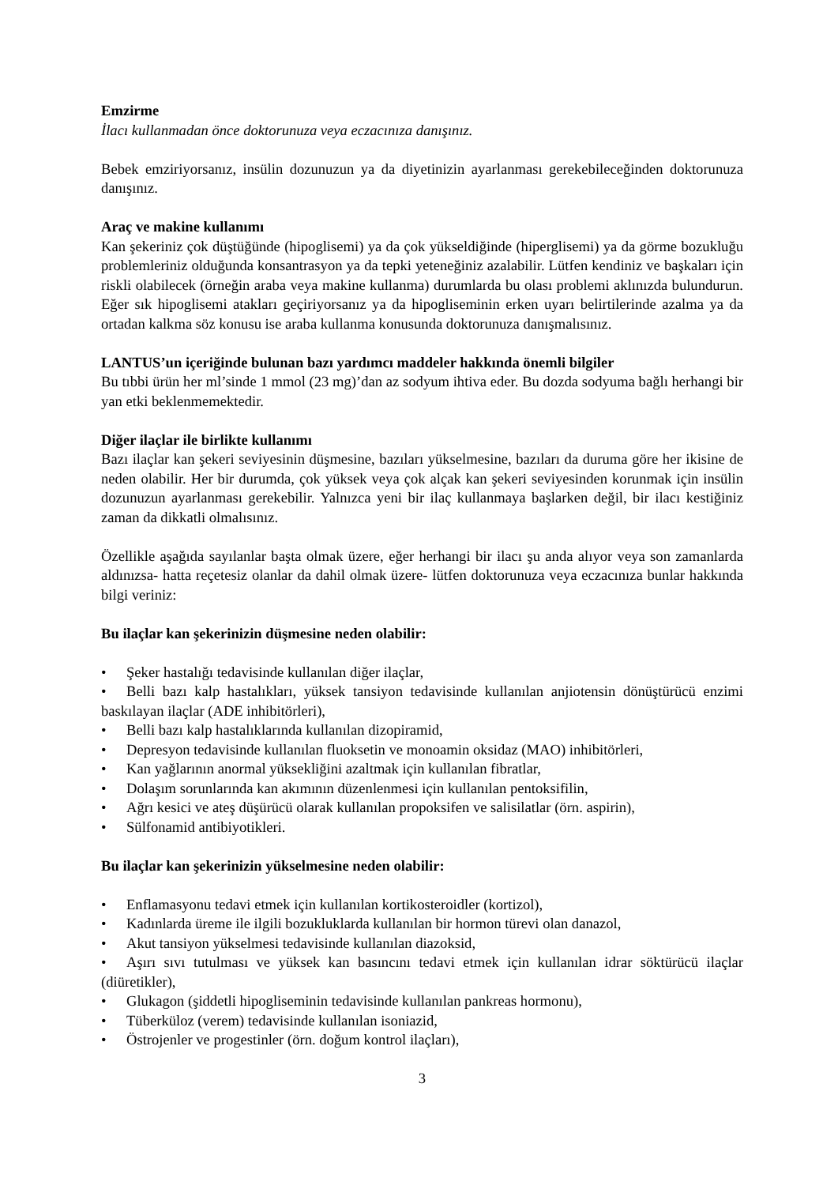Emzirme
İlacı kullanmadan önce doktorunuza veya eczacınıza danışınız.
Bebek emziriyorsanız, insülin dozunuzun ya da diyetinizin ayarlanması gerekebileceğinden doktorunuza danışınız.
Araç ve makine kullanımı
Kan şekeriniz çok düştüğünde (hipoglisemi) ya da çok yükseldiğinde (hiperglisemi) ya da görme bozukluğu problemleriniz olduğunda konsantrasyon ya da tepki yeteneğiniz azalabilir. Lütfen kendiniz ve başkaları için riskli olabilecek (örneğin araba veya makine kullanma) durumlarda bu olası problemi aklınızda bulundurun. Eğer sık hipoglisemi atakları geçiriyorsanız ya da hipogliseminin erken uyarı belirtilerinde azalma ya da ortadan kalkma söz konusu ise araba kullanma konusunda doktorunuza danışmalısınız.
LANTUS’un içeriğinde bulunan bazı yardımcı maddeler hakkında önemli bilgiler
Bu tıbbi ürün her ml’sinde 1 mmol (23 mg)’dan az sodyum ihtiva eder. Bu dozda sodyuma bağlı herhangi bir yan etki beklenmemektedir.
Diğer ilaçlar ile birlikte kullanımı
Bazı ilaçlar kan şekeri seviyesinin düşmesine, bazıları yükselmesine, bazıları da duruma göre her ikisine de neden olabilir. Her bir durumda, çok yüksek veya çok alçak kan şekeri seviyesinden korunmak için insülin dozunuzun ayarlanması gerekebilir. Yalnızca yeni bir ilaç kullanmaya başlarken değil, bir ilacı kestiğiniz zaman da dikkatli olmalısınız.
Özellikle aşağıda sayılanlar başta olmak üzere, eğer herhangi bir ilacı şu anda alıyor veya son zamanlarda aldınızsa- hatta reçetesiz olanlar da dahil olmak üzere- lütfen doktorunuza veya eczacınıza bunlar hakkında bilgi veriniz:
Bu ilaçlar kan şekerinizin düşmesine neden olabilir:
• Şeker hastalığı tedavisinde kullanılan diğer ilaçlar,
• Belli bazı kalp hastalıkları, yüksek tansiyon tedavisinde kullanılan anjiotensin dönüştürücü enzimi baskılayan ilaçlar (ADE inhibitörleri),
• Belli bazı kalp hastalıklarında kullanılan dizopiramid,
• Depresyon tedavisinde kullanılan fluoksetin ve monoamin oksidaz (MAO) inhibitörleri,
• Kan yağlarının anormal yüksekliğini azaltmak için kullanılan fibratlar,
• Dolaşım sorunlarında kan akımının düzenlenmesi için kullanılan pentoksifilin,
• Ağrı kesici ve ateş düşürücü olarak kullanılan propoksifen ve salisilatlar (örn. aspirin),
• Sülfonamid antibiyotikleri.
Bu ilaçlar kan şekerinizin yükselmesine neden olabilir:
• Enflamasyonu tedavi etmek için kullanılan kortikosteroidler (kortizol),
• Kadınlarda üreme ile ilgili bozukluklarda kullanılan bir hormon türevi olan danazol,
• Akut tansiyon yükselmesi tedavisinde kullanılan diazoksid,
• Aşırı sıvı tutulması ve yüksek kan basıncını tedavi etmek için kullanılan idrar söktürücü ilaçlar (diüretikler),
• Glukagon (şiddetli hipogliseminin tedavisinde kullanılan pankreas hormonu),
• Tüberküloz (verem) tedavisinde kullanılan isoniazid,
• Östrojenler ve progestinler (örn. doğum kontrol ilaçları),
3